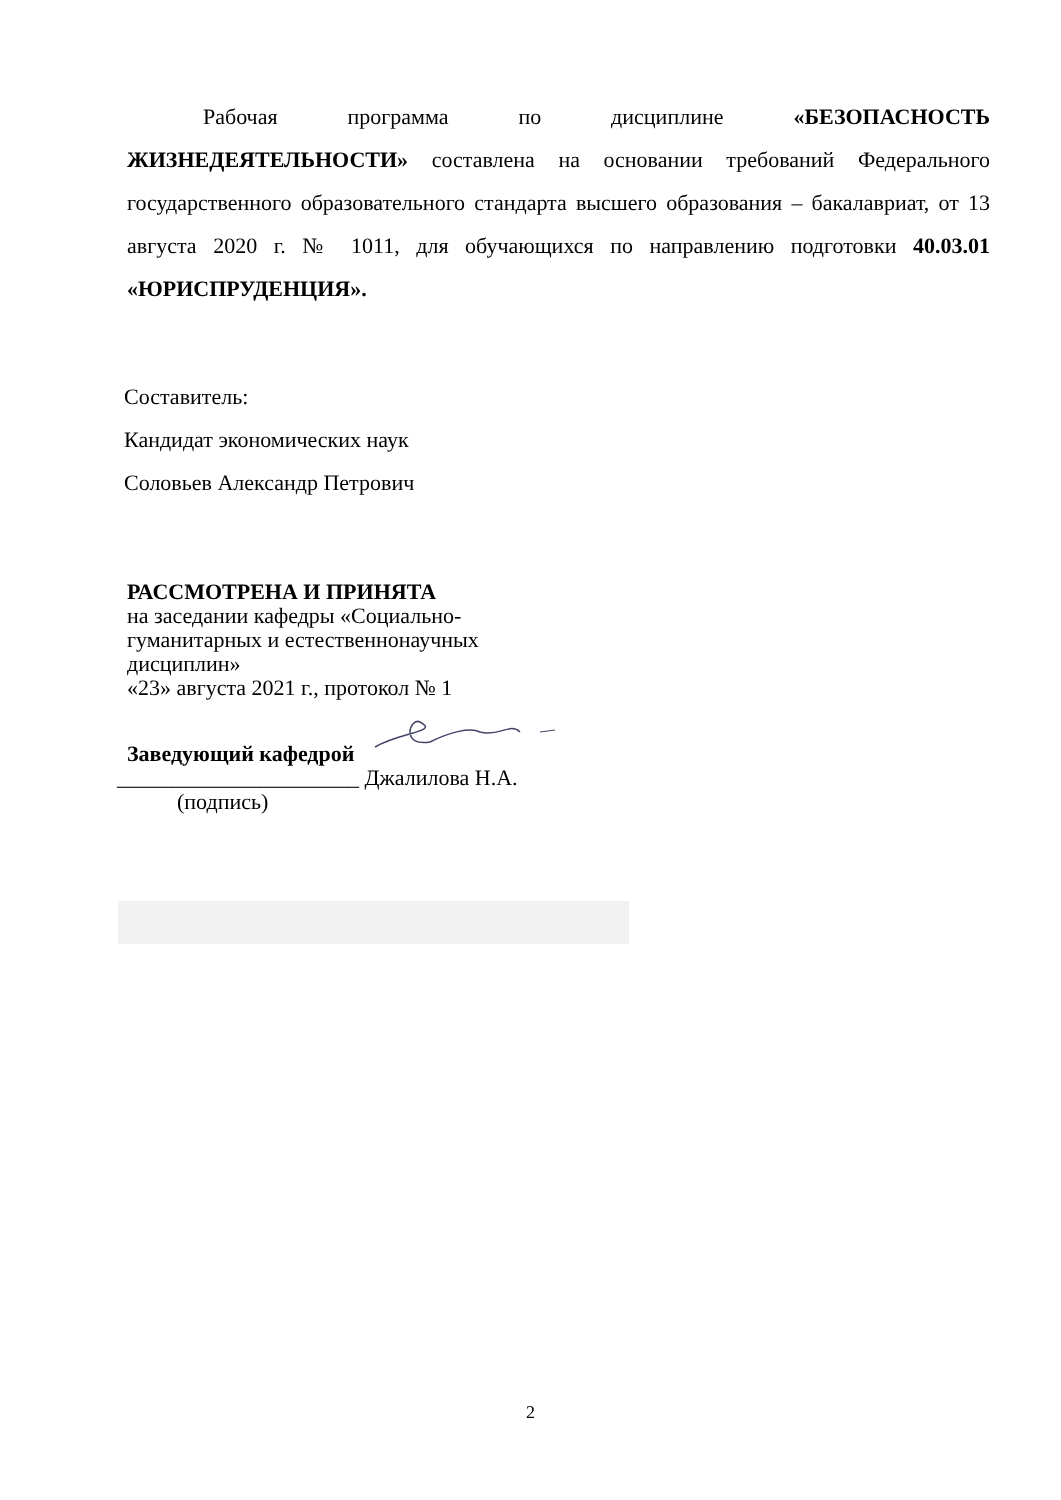Рабочая программа по дисциплине «БЕЗОПАСНОСТЬ ЖИЗНЕДЕЯТЕЛЬНОСТИ» составлена на основании требований Федерального государственного образовательного стандарта высшего образования – бакалавриат, от 13 августа 2020 г. № 1011, для обучающихся по направлению подготовки 40.03.01 «ЮРИСПРУДЕНЦИЯ».
Составитель:
Кандидат экономических наук
Соловьев Александр Петрович
РАССМОТРЕНА И ПРИНЯТА
на заседании кафедры «Социально-
гуманитарных и естественнонаучных
дисциплин»
«23» августа 2021 г., протокол № 1
Заведующий кафедрой
______________________ Джалилова Н.А.
(подпись)
2